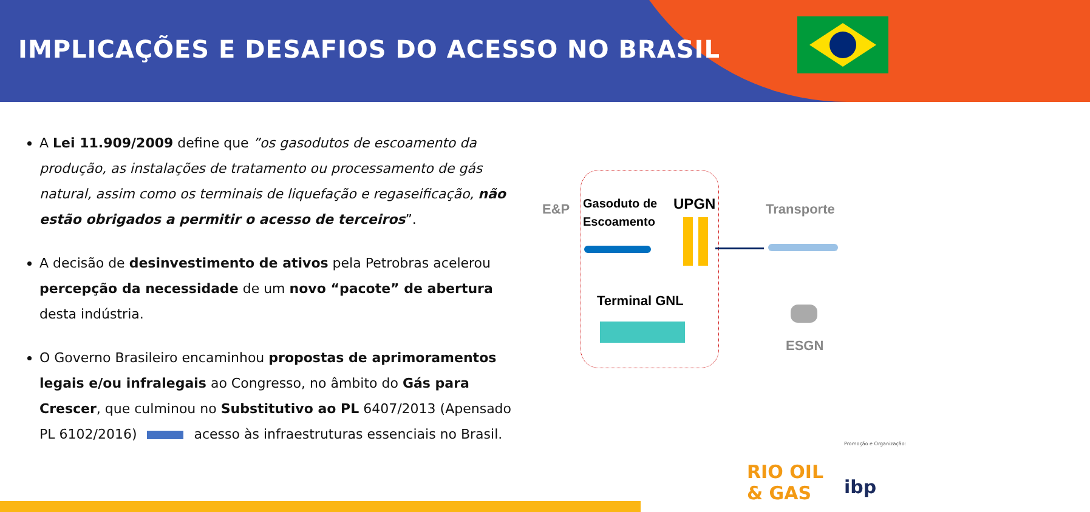IMPLICAÇÕES E DESAFIOS DO ACESSO NO BRASIL
A Lei 11.909/2009 define que ”os gasodutos de escoamento da produção, as instalações de tratamento ou processamento de gás natural, assim como os terminais de liquefação e regaseificação, não estão obrigados a permitir o acesso de terceiros”.
A decisão de desinvestimento de ativos pela Petrobras acelerou percepção da necessidade de um novo “pacote” de abertura desta indústria.
O Governo Brasileiro encaminhou propostas de aprimoramentos legais e/ou infralegais ao Congresso, no âmbito do Gás para Crescer, que culminou no Substitutivo ao PL 6407/2013 (Apensado PL 6102/2016) acesso às infraestruturas essenciais no Brasil.
E&P
Gasoduto de
Escoamento
UPGN Transporte
Terminal GNL
ESGN
Promoção e Organização:
RIO OIL
& GAS
ibp